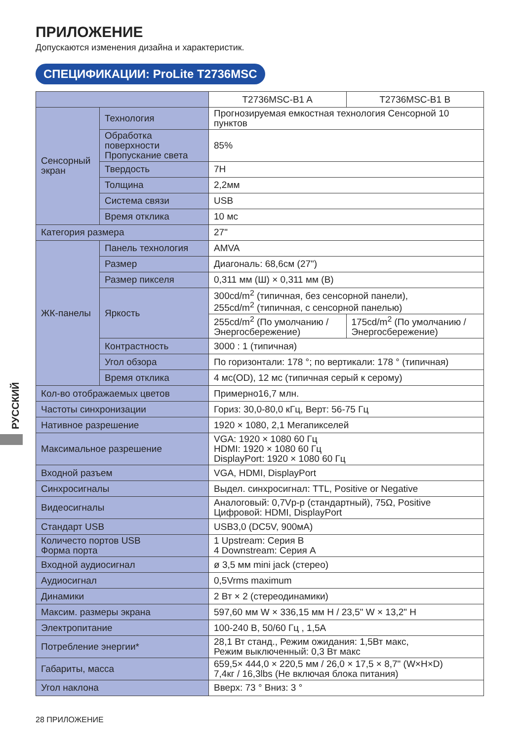РУССКИЙ
ПРИЛОЖЕНИЕ
Допускаются изменения дизайна и характеристик.
СПЕЦИФИКАЦИИ: ProLite T2736MSC
| | | T2736MSC-B1 A | T2736MSC-B1 B |
| Сенсорный экран | Технология | Прогнозируемая емкостная технология Сенсорной 10 пунктов | |
| | Обработка поверхности Пропускание света | 85% | |
| | Твердость | 7H | |
| | Толщина | 2,2мм | |
| | Система связи | USB | |
| | Время отклика | 10 мс | |
| Категория размера | | 27" | |
| ЖК-панелы | Панель технология | AMVA | |
| | Размер | Диагональ: 68,6см (27") | |
| | Размер пикселя | 0,311 мм (Ш) × 0,311 мм (В) | |
| | Яркость | 300cd/m<sup>2</sup> (типичная, без сенсорной панели), 255cd/m<sup>2</sup> (типичная, с сенсорной панелью) | |
| | | 255cd/m<sup>2</sup> (По умолчанию / Энергосбережение) | 175cd/m<sup>2</sup> (По умолчанию / Энергосбережение) |
| | Контрастность | 3000 : 1 (типичная) | |
| | Угол обзора | По горизонтали: 178 °; по вертикали: 178 ° (типичная) | |
| | Время отклика | 4 мс(OD), 12 мс (типичная серый к серому) | |
| Кол-во отображаемых цветов | | Примерно16,7 млн. | |
| Частоты синхронизации | | Гориз: 30,0-80,0 кГц, Верт: 56-75 Гц | |
| Нативное разрешение | | 1920 × 1080, 2,1 Мегапикселей | |
| Максимальное разрешение | | VGA: 1920 × 1080 60 Гц HDMI: 1920 × 1080 60 Гц DisplayPort: 1920 × 1080 60 Гц | |
| Входной разъем | | VGA, HDMI, DisplayPort | |
| Синхросигналы | | Выдел. синхросигнал: TTL, Positive or Negative | |
| Видеосигналы | | Аналоговый: 0,7Vp-p (стандартный), 75Ω, Positive Цифровой: HDMI, DisplayPort | |
| Стандарт USB | | USB3,0 (DC5V, 900мА) | |
| Количесто портов USB Форма порта | | 1 Upstream: Серия B 4 Downstream: Серия A | |
| Входной аудиосигнал | | ø 3,5 мм mini jack (стерео) | |
| Аудиосигнал | | 0,5Vrms maximum | |
| Динамики | | 2 Вт × 2 (стереодинамики) | |
| Максим. размеры экрана | | 597,60 мм W × 336,15 мм H / 23,5" W × 13,2" H | |
| Электропитание | | 100-240 В, 50/60 Гц , 1,5A | |
| Потребление энергии* | | 28,1 Вт станд., Режим ожидания: 1,5Вт макс, Режим выключенный: 0,3 Вт макс | |
| Габариты, масса | | 659,5× 444,0 × 220,5 мм / 26,0 × 17,5 × 8,7" (W×H×D) 7,4кг / 16,3lbs (Не включая блока питания) | |
| Угол наклона | | Вверх: 73 ° Вниз: 3 ° | |
28 ПРИЛОЖЕНИЕ